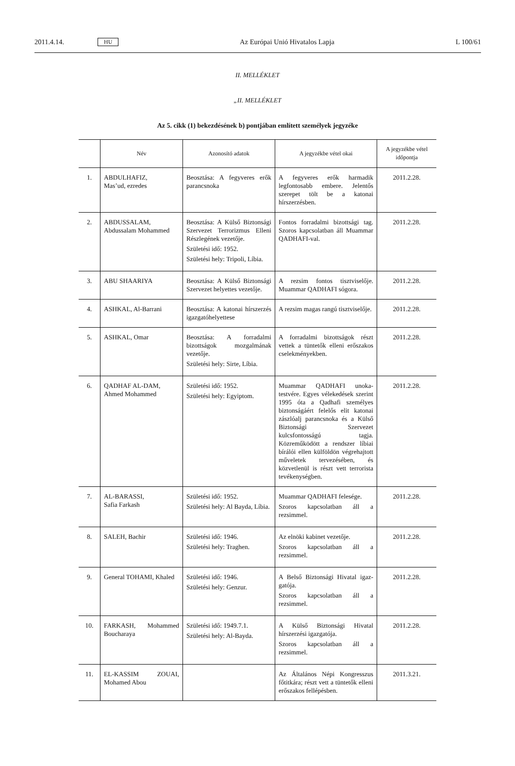2011.4.14.
HU
Az Európai Unió Hivatalos Lapja
L 100/61
II. MELLÉKLET
„II. MELLÉKLET
Az 5. cikk (1) bekezdésének b) pontjában említett személyek jegyzéke
| | Név | Azonosító adatok | A jegyzékbe vétel okai | A jegyzékbe vétel időpontja |
| --- | --- | --- | --- | --- |
| 1. | ABDULHAFIZ, Mas’ud, ezredes | Beosztása: A fegyveres erők parancsnoka | A fegyveres erők harmadik legfontosabb embere. Jelentős szerepet tölt be a katonai hírszerzésben. | 2011.2.28. |
| 2. | ABDUSSALAM, Abdussalam Mohammed | Beosztása: A Külső Bizton­sági Szervezet Terrorizmus Elleni Részlegének vezetője. Születési idő: 1952. Születési hely: Tripoli, Líbia. | Fontos forradalmi bizottsági tag. Szoros kapcsolatban áll Muammar QADHAFI-val. | 2011.2.28. |
| 3. | ABU SHAARIYA | Beosztása: A Külső Bizton­sági Szervezet helyettes veze­tője. | A rezsim fontos tisztviselője. Muammar QADHAFI sógora. | 2011.2.28. |
| 4. | ASHKAL, Al-Barrani | Beosztása: A katonai hírszerzés igazgatóhelyettese | A rezsim magas rangú tisztvise­lője. | 2011.2.28. |
| 5. | ASHKAL, Omar | Beosztása: A forradalmi bizottságok mozgalmának vezetője. Születési hely: Sirte, Líbia. | A forradalmi bizottságok részt vettek a tüntetők elleni erőszakos cselekményekben. | 2011.2.28. |
| 6. | QADHAF AL-DAM, Ahmed Mohammed | Születési idő: 1952. Születési hely: Egyiptom. | Muammar QADHAFI unoka­testvére. Egyes vélekedések szerint 1995 óta a Qadhafi személyes biztonságáért felelős elit katonai zászlóalj parancs­noka és a Külső Biztonsági Szervezet kulcsfontosságú tagja. Közreműködött a rendszer líbiai bírálói ellen külföldön végrehaj­tott műveletek tervezésében, és közvetlenül is részt vett terro­rista tevékenységben. | 2011.2.28. |
| 7. | AL-BARASSI, Safia Farkash | Születési idő: 1952. Születési hely: Al Bayda, Líbia. | Muammar QADHAFI felesége. Szoros kapcsolatban áll a rezsimmel. | 2011.2.28. |
| 8. | SALEH, Bachir | Születési idő: 1946. Születési hely: Traghen. | Az elnöki kabinet vezetője. Szoros kapcsolatban áll a rezsimmel. | 2011.2.28. |
| 9. | General TOHAMI, Khaled | Születési idő: 1946. Születési hely: Genzur. | A Belső Biztonsági Hivatal igaz­gatója. Szoros kapcsolatban áll a rezsimmel. | 2011.2.28. |
| 10. | FARKASH, Mohammed Boucharaya | Születési idő: 1949.7.1. Születési hely: Al-Bayda. | A Külső Biztonsági Hivatal hírszerzési igazgatója. Szoros kapcsolatban áll a rezsimmel. | 2011.2.28. |
| 11. | EL-KASSIM ZOUAI, Mohamed Abou | | Az Általános Népi Kongresszus főtitkára; részt vett a tüntetők elleni erőszakos fellépésben. | 2011.3.21. |